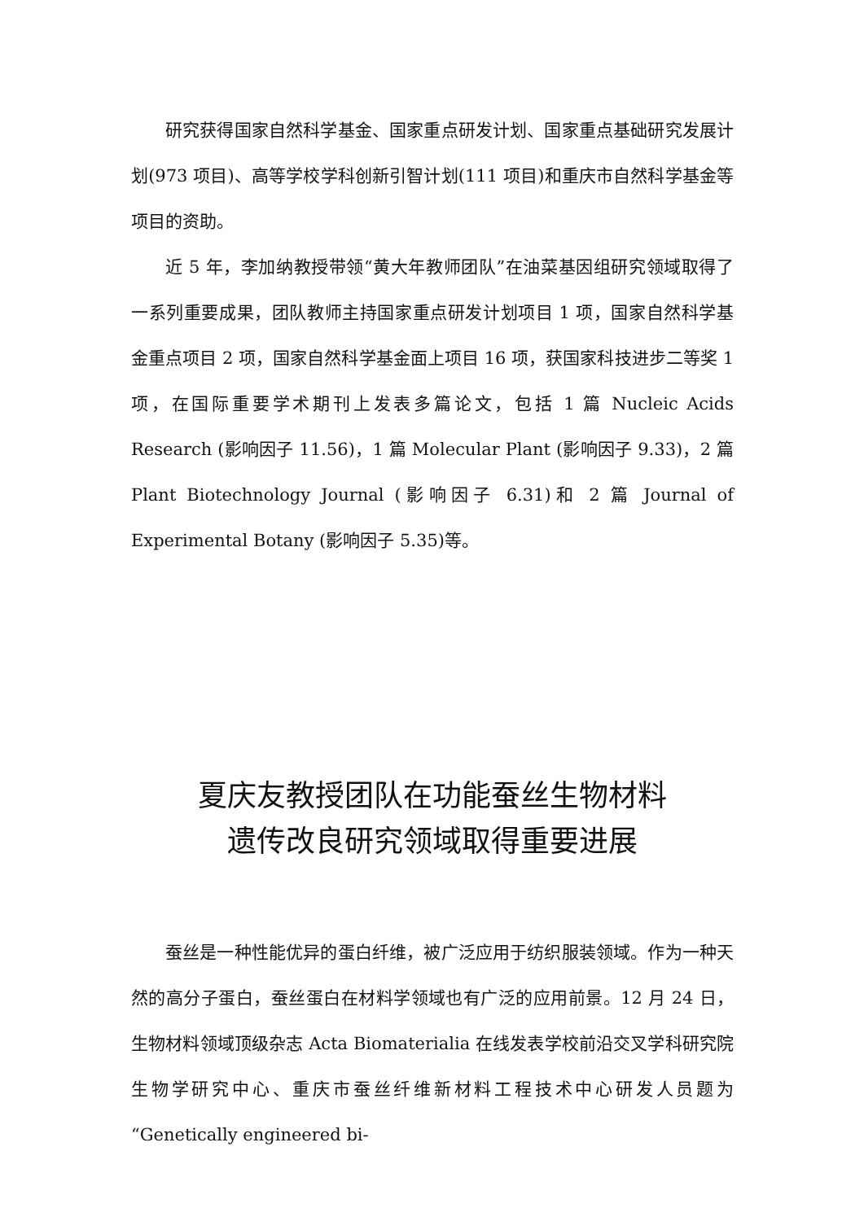研究获得国家自然科学基金、国家重点研发计划、国家重点基础研究发展计划(973 项目)、高等学校学科创新引智计划(111 项目)和重庆市自然科学基金等项目的资助。
近 5 年，李加纳教授带领“黄大年教师团队”在油菜基因组研究领域取得了一系列重要成果，团队教师主持国家重点研发计划项目 1 项，国家自然科学基金重点项目 2 项，国家自然科学基金面上项目 16 项，获国家科技进步二等奖 1 项，在国际重要学术期刊上发表多篇论文，包括 1 篇 Nucleic Acids Research (影响因子 11.56)，1 篇 Molecular Plant (影响因子 9.33)，2 篇 Plant Biotechnology Journal (影响因子 6.31)和 2 篇 Journal of Experimental Botany (影响因子 5.35)等。
夏庆友教授团队在功能蚕丝生物材料
遗传改良研究领域取得重要进展
蚕丝是一种性能优异的蛋白纤维，被广泛应用于纺织服装领域。作为一种天然的高分子蛋白，蚕丝蛋白在材料学领域也有广泛的应用前景。12 月 24 日，生物材料领域顶级杂志 Acta Biomaterialia 在线发表学校前沿交叉学科研究院生物学研究中心、重庆市蚕丝纤维新材料工程技术中心研发人员题为“Genetically engineered bi-